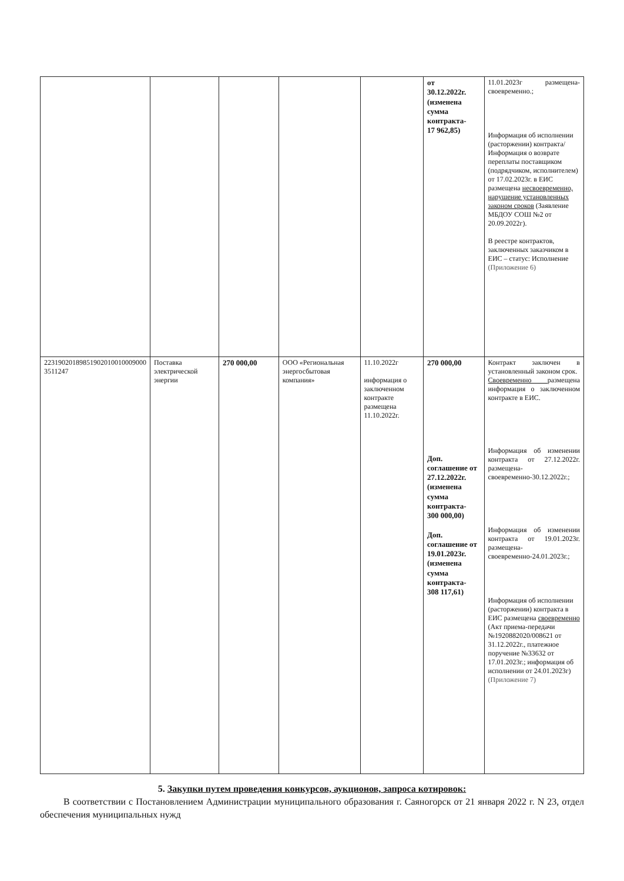| | | | | | от 30.12.2022г. (изменена сумма контракта- 17 962,85) | 11.01.2023г размещена-своевременно.; Информация об исполнении (расторжении) контракта/Информация о возврате переплаты поставщиком (подрядчиком, исполнителем) от 17.02.2023г. в ЕИС размещена несвоевременно, нарушение установленных законом сроков (Заявление МБДОУ СОШ №2 от 20.09.2022г). В реестре контрактов, заключенных заказчиком в ЕИС – статус: Исполнение (Приложение 6) |
| 22319020189851902010010009000 3511247 | Поставка электрической энергии | 270 000,00 | ООО «Региональная энергосбытовая компания» | 11.10.2022г информация о заключенном контракте размещена 11.10.2022г. | 270 000,00 Доп. соглашение от 27.12.2022г. (изменена сумма контракта- 300 000,00) Доп. соглашение от 19.01.2023г. (изменена сумма контракта- 308 117,61) | Контракт заключен в установленный законом срок. Своевременно размещена информация о заключенном контракте в ЕИС. Информация об изменении контракта от 27.12.2022г. размещена-своевременно-30.12.2022г.; Информация об изменении контракта от 19.01.2023г. размещена-своевременно-24.01.2023г.; Информация об исполнении (расторжении) контракта в ЕИС размещена своевременно (Акт приема-передачи №1920882020/008621 от 31.12.2022г., платежное поручение №33632 от 17.01.2023г.; информация об исполнении от 24.01.2023г) (Приложение 7) |
5. Закупки путем проведения конкурсов, аукционов, запроса котировок:
В соответствии с Постановлением Администрации муниципального образования г. Саяногорск от 21 января 2022 г. N 23, отдел обеспечения муниципальных нужд